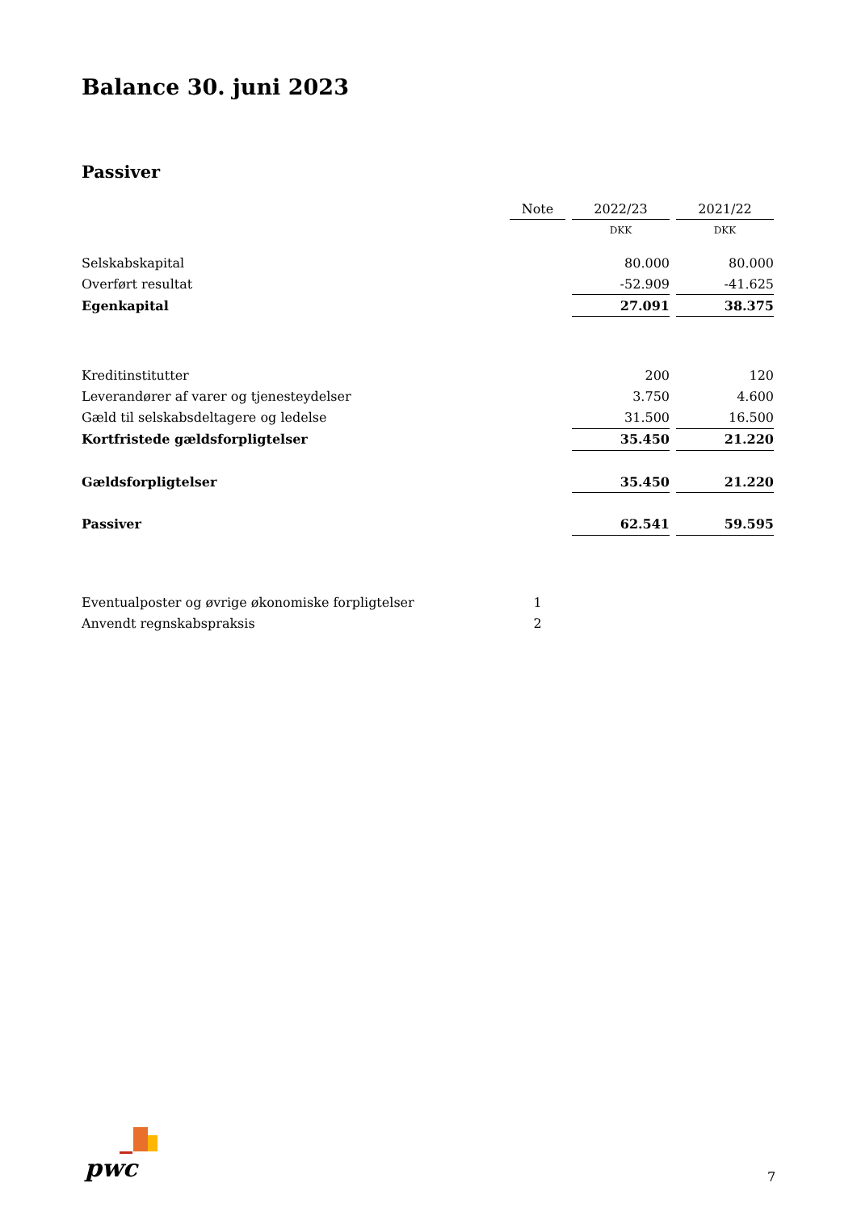Balance 30. juni 2023
Passiver
| | Note | | 2022/23 | | 2021/22 |
| | | | DKK | | DKK |
| Selskabskapital | | | 80.000 | | 80.000 |
| Overført resultat | | | -52.909 | | -41.625 |
| Egenkapital | | | 27.091 | | 38.375 |
| Kreditinstitutter | | | 200 | | 120 |
| Leverandører af varer og tjenesteydelser | | | 3.750 | | 4.600 |
| Gæld til selskabsdeltagere og ledelse | | | 31.500 | | 16.500 |
| Kortfristede gældsforpligtelser | | | 35.450 | | 21.220 |
| Gældsforpligtelser | | | 35.450 | | 21.220 |
| Passiver | | | 62.541 | | 59.595 |
| Eventualposter og øvrige økonomiske forpligtelser | 1 | | | | |
| Anvendt regnskabspraksis | 2 | | | | |
pwc 7